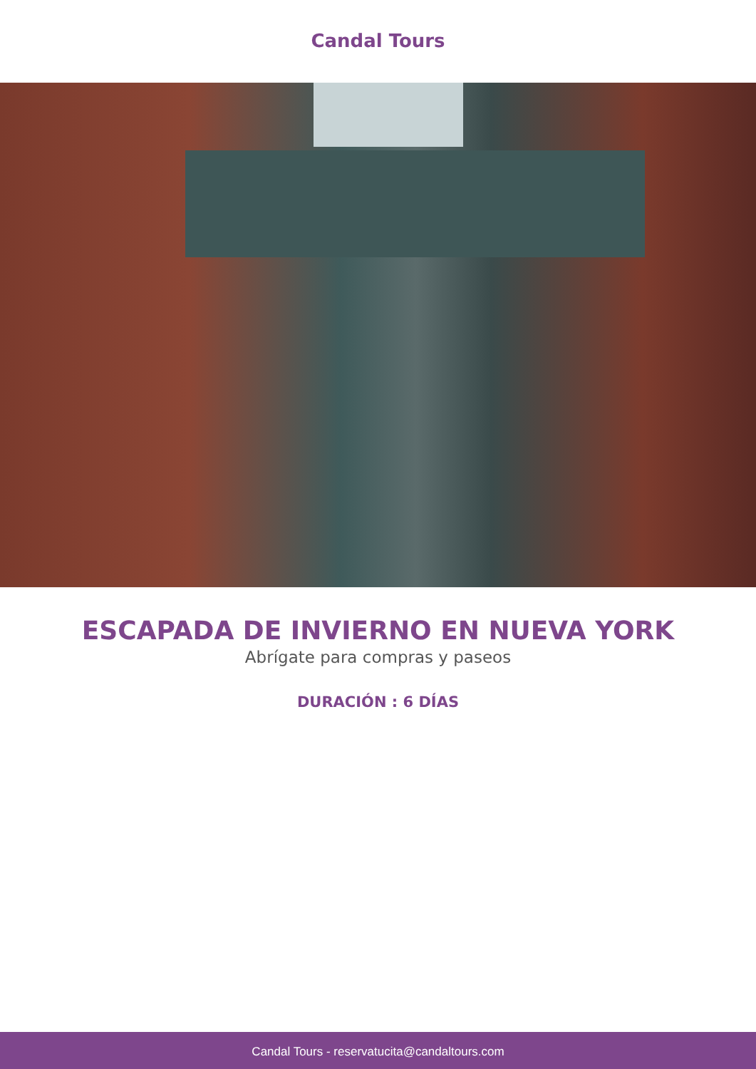Candal Tours
ESCAPADA DE INVIERNO EN NUEVA YORK
Abrígate para compras y paseos
DURACIÓN : 6 DÍAS
Candal Tours - reservatucita@candaltours.com